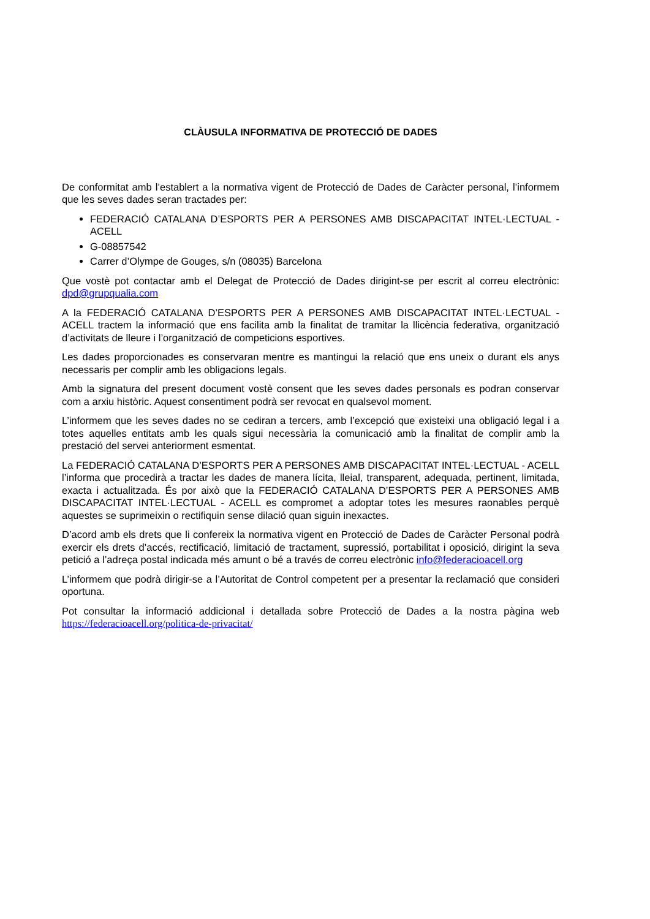CLÀUSULA INFORMATIVA DE PROTECCIÓ DE DADES
De conformitat amb l’establert a la normativa vigent de Protecció de Dades de Caràcter personal, l’informem que les seves dades seran tractades per:
FEDERACIÓ CATALANA D’ESPORTS PER A PERSONES AMB DISCAPACITAT INTEL·LECTUAL - ACELL
G-08857542
Carrer d’Olympe de Gouges, s/n (08035) Barcelona
Que vostè pot contactar amb el Delegat de Protecció de Dades dirigint-se per escrit al correu electrònic: dpd@grupqualia.com
A la FEDERACIÓ CATALANA D’ESPORTS PER A PERSONES AMB DISCAPACITAT INTEL·LECTUAL - ACELL tractem la informació que ens facilita amb la finalitat de tramitar la llicència federativa, organització d’activitats de lleure i l’organització de competicions esportives.
Les dades proporcionades es conservaran mentre es mantingui la relació que ens uneix o durant els anys necessaris per complir amb les obligacions legals.
Amb la signatura del present document vostè consent que les seves dades personals es podran conservar com a arxiu històric. Aquest consentiment podrà ser revocat en qualsevol moment.
L’informem que les seves dades no se cediran a tercers, amb l’excepció que existeixi una obligació legal i a totes aquelles entitats amb les quals sigui necessària la comunicació amb la finalitat de complir amb la prestació del servei anteriorment esmentat.
La FEDERACIÓ CATALANA D’ESPORTS PER A PERSONES AMB DISCAPACITAT INTEL·LECTUAL - ACELL l’informa que procedirà a tractar les dades de manera lícita, lleial, transparent, adequada, pertinent, limitada, exacta i actualitzada. És por això que la FEDERACIÓ CATALANA D’ESPORTS PER A PERSONES AMB DISCAPACITAT INTEL·LECTUAL - ACELL es compromet a adoptar totes les mesures raonables perquè aquestes se suprimeixin o rectifiquin sense dilació quan siguin inexactes.
D’acord amb els drets que li confereix la normativa vigent en Protecció de Dades de Caràcter Personal podrà exercir els drets d’accés, rectificació, limitació de tractament, supressió, portabilitat i oposició, dirigint la seva petició a l’adreça postal indicada més amunt o bé a través de correu electrònic info@federacioacell.org
L’informem que podrà dirigir-se a l’Autoritat de Control competent per a presentar la reclamació que consideri oportuna.
Pot consultar la informació addicional i detallada sobre Protecció de Dades a la nostra pàgina web https://federacioacell.org/politica-de-privacitat/